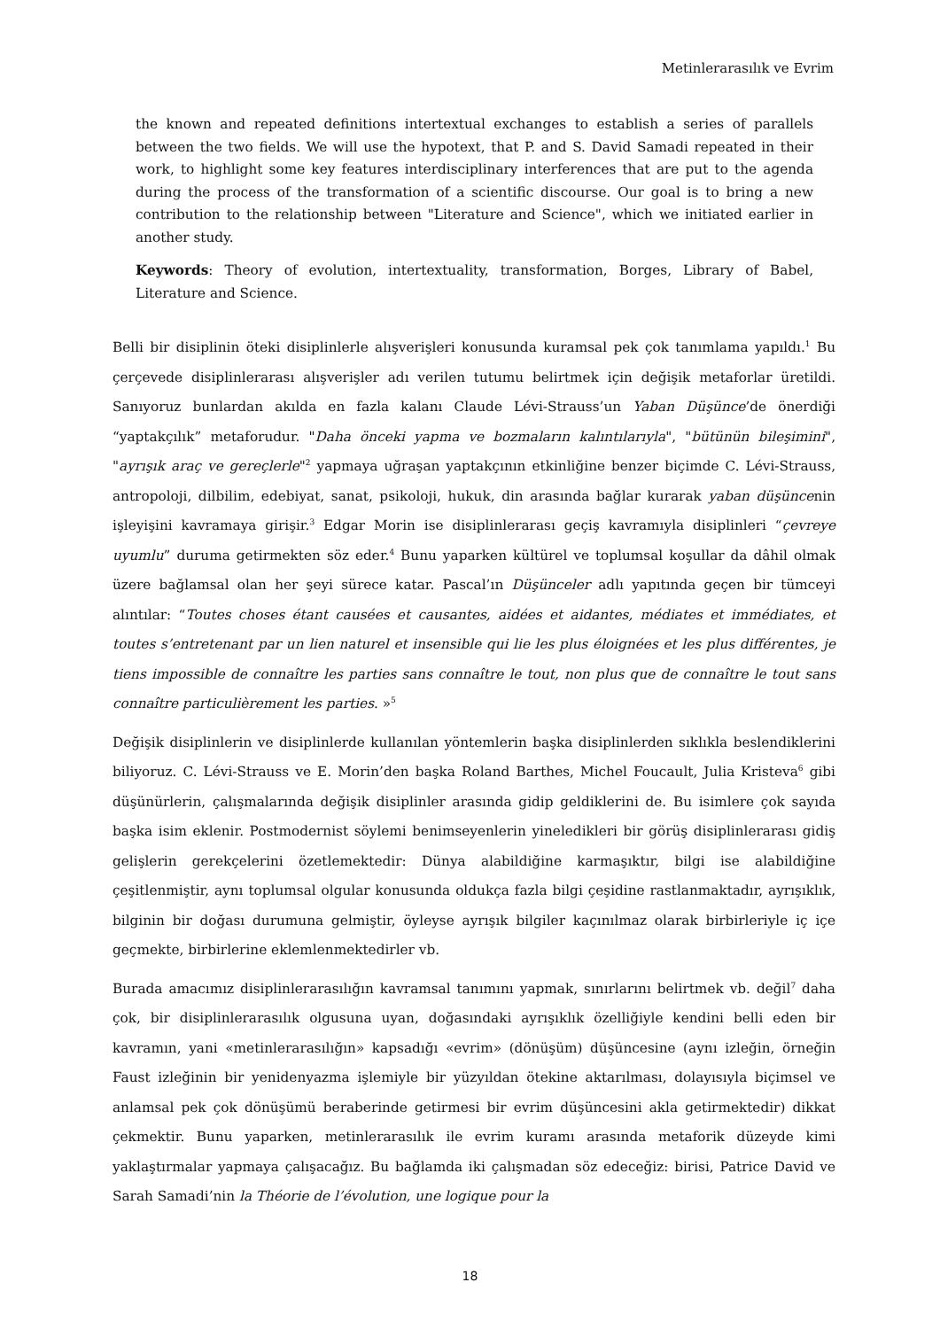Metinlerarasılık ve Evrim
the known and repeated definitions intertextual exchanges to establish a series of parallels between the two fields. We will use the hypotext, that P. and S. David Samadi repeated in their work, to highlight some key features interdisciplinary interferences that are put to the agenda during the process of the transformation of a scientific discourse. Our goal is to bring a new contribution to the relationship between "Literature and Science", which we initiated earlier in another study.
Keywords: Theory of evolution, intertextuality, transformation, Borges, Library of Babel, Literature and Science.
Belli bir disiplinin öteki disiplinlerle alışverişleri konusunda kuramsal pek çok tanımlama yapıldı.<sup>1</sup> Bu çerçevede disiplinlerarası alışverişler adı verilen tutumu belirtmek için değişik metaforlar üretildi. Sanıyoruz bunlardan akılda en fazla kalanı Claude Lévi-Strauss’un Yaban Düşünce’de önerdiği “yaptakçılık” metaforudur. "Daha önceki yapma ve bozmaların kalıntılarıyla", "bütünün bileşimini", "ayrışık araç ve gereçlerle"<sup>2</sup> yapmaya uğraşan yaptakçının etkinliğine benzer biçimde C. Lévi-Strauss, antropoloji, dilbilim, edebiyat, sanat, psikoloji, hukuk, din arasında bağlar kurarak yaban düşüncenin işleyişini kavramaya girişir.<sup>3</sup> Edgar Morin ise disiplinlerarası geçiş kavramıyla disiplinleri “çevreye uyumlu” duruma getirmekten söz eder.<sup>4</sup> Bunu yaparken kültürel ve toplumsal koşullar da dâhil olmak üzere bağlamsal olan her şeyi sürece katar. Pascal’ın Düşünceler adlı yapıtında geçen bir tümceyi alıntılar: “Toutes choses étant causées et causantes, aidées et aidantes, médiates et immédiates, et toutes s’entretenant par un lien naturel et insensible qui lie les plus éloignées et les plus différentes, je tiens impossible de connaître les parties sans connaître le tout, non plus que de connaître le tout sans connaître particulièrement les parties. »<sup>5</sup>
Değişik disiplinlerin ve disiplinlerde kullanılan yöntemlerin başka disiplinlerden sıklıkla beslendiklerini biliyoruz. C. Lévi-Strauss ve E. Morin’den başka Roland Barthes, Michel Foucault, Julia Kristeva<sup>6</sup> gibi düşünürlerin, çalışmalarında değişik disiplinler arasında gidip geldiklerini de. Bu isimlere çok sayıda başka isim eklenir. Postmodernist söylemi benimseyenlerin yineledikleri bir görüş disiplinlerarası gidiş gelişlerin gerekçelerini özetlemektedir: Dünya alabildiğine karmaşıktır, bilgi ise alabildiğine çeşitlenmiştir, aynı toplumsal olgular konusunda oldukça fazla bilgi çeşidine rastlanmaktadır, ayrışıklık, bilginin bir doğası durumuna gelmiştir, öyleyse ayrışık bilgiler kaçınılmaz olarak birbirleriyle iç içe geçmekte, birbirlerine eklemlenmektedirler vb.
Burada amacımız disiplinlerarasılığın kavramsal tanımını yapmak, sınırlarını belirtmek vb. değil<sup>7</sup> daha çok, bir disiplinlerarasılık olgusuna uyan, doğasındaki ayrışıklık özelliğiyle kendini belli eden bir kavramın, yani «metinlerarasılığın» kapsadığı «evrim» (dönüşüm) düşüncesine (aynı izleğin, örneğin Faust izleğinin bir yenidenyazma işlemiyle bir yüzyıldan ötekine aktarılması, dolayısıyla biçimsel ve anlamsal pek çok dönüşümü beraberinde getirmesi bir evrim düşüncesini akla getirmektedir) dikkat çekmektir. Bunu yaparken, metinlerarasılık ile evrim kuramı arasında metaforik düzeyde kimi yaklaştırmalar yapmaya çalışacağız. Bu bağlamda iki çalışmadan söz edeceğiz: birisi, Patrice David ve Sarah Samadi’nin la Théorie de l’évolution, une logique pour la
18